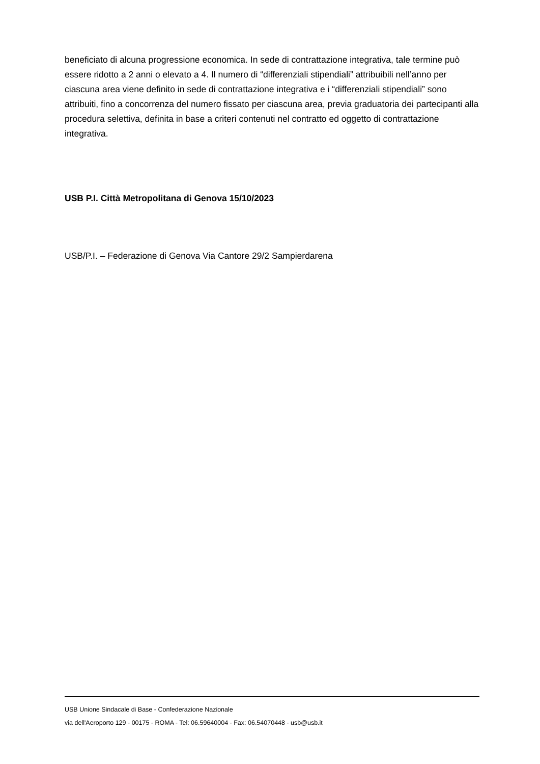beneficiato di alcuna progressione economica. In sede di contrattazione integrativa, tale termine può essere ridotto a 2 anni o elevato a 4. Il numero di “differenziali stipendiali” attribuibili nell’anno per ciascuna area viene definito in sede di contrattazione integrativa e i “differenziali stipendiali” sono attribuiti, fino a concorrenza del numero fissato per ciascuna area, previa graduatoria dei partecipanti alla procedura selettiva, definita in base a criteri contenuti nel contratto ed oggetto di contrattazione integrativa.
USB P.I. Città Metropolitana di Genova 15/10/2023
USB/P.I. – Federazione di Genova Via Cantore 29/2 Sampierdarena
USB Unione Sindacale di Base - Confederazione Nazionale
via dell'Aeroporto 129 - 00175 - ROMA - Tel: 06.59640004 - Fax: 06.54070448 - usb@usb.it